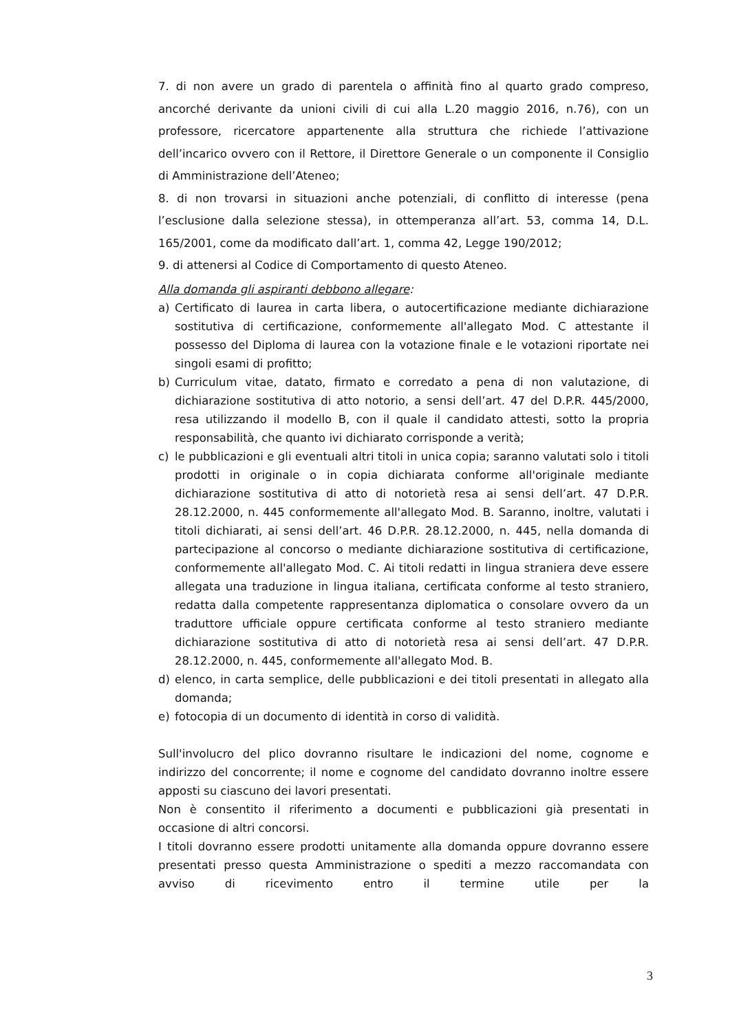7. di non avere un grado di parentela o affinità fino al quarto grado compreso, ancorché derivante da unioni civili di cui alla L.20 maggio 2016, n.76), con un professore, ricercatore appartenente alla struttura che richiede l’attivazione dell’incarico ovvero con il Rettore, il Direttore Generale o un componente il Consiglio di Amministrazione dell’Ateneo;
8. di non trovarsi in situazioni anche potenziali, di conflitto di interesse (pena l’esclusione dalla selezione stessa), in ottemperanza all’art. 53, comma 14, D.L. 165/2001, come da modificato dall’art. 1, comma 42, Legge 190/2012;
9. di attenersi al Codice di Comportamento di questo Ateneo.
Alla domanda gli aspiranti debbono allegare:
a) Certificato di laurea in carta libera, o autocertificazione mediante dichiarazione sostitutiva di certificazione, conformemente all'allegato Mod. C attestante il possesso del Diploma di laurea con la votazione finale e le votazioni riportate nei singoli esami di profitto;
b) Curriculum vitae, datato, firmato e corredato a pena di non valutazione, di dichiarazione sostitutiva di atto notorio, a sensi dell’art. 47 del D.P.R. 445/2000, resa utilizzando il modello B, con il quale il candidato attesti, sotto la propria responsabilità, che quanto ivi dichiarato corrisponde a verità;
c) le pubblicazioni e gli eventuali altri titoli in unica copia; saranno valutati solo i titoli prodotti in originale o in copia dichiarata conforme all'originale mediante dichiarazione sostitutiva di atto di notorietà resa ai sensi dell’art. 47 D.P.R. 28.12.2000, n. 445 conformemente all'allegato Mod. B. Saranno, inoltre, valutati i titoli dichiarati, ai sensi dell’art. 46 D.P.R. 28.12.2000, n. 445, nella domanda di partecipazione al concorso o mediante dichiarazione sostitutiva di certificazione, conformemente all'allegato Mod. C. Ai titoli redatti in lingua straniera deve essere allegata una traduzione in lingua italiana, certificata conforme al testo straniero, redatta dalla competente rappresentanza diplomatica o consolare ovvero da un traduttore ufficiale oppure certificata conforme al testo straniero mediante dichiarazione sostitutiva di atto di notorietà resa ai sensi dell’art. 47 D.P.R. 28.12.2000, n. 445, conformemente all'allegato Mod. B.
d) elenco, in carta semplice, delle pubblicazioni e dei titoli presentati in allegato alla domanda;
e) fotocopia di un documento di identità in corso di validità.
Sull'involucro del plico dovranno risultare le indicazioni del nome, cognome e indirizzo del concorrente; il nome e cognome del candidato dovranno inoltre essere apposti su ciascuno dei lavori presentati.
Non è consentito il riferimento a documenti e pubblicazioni già presentati in occasione di altri concorsi.
I titoli dovranno essere prodotti unitamente alla domanda oppure dovranno essere presentati presso questa Amministrazione o spediti a mezzo raccomandata con avviso di ricevimento entro il termine utile per la
3